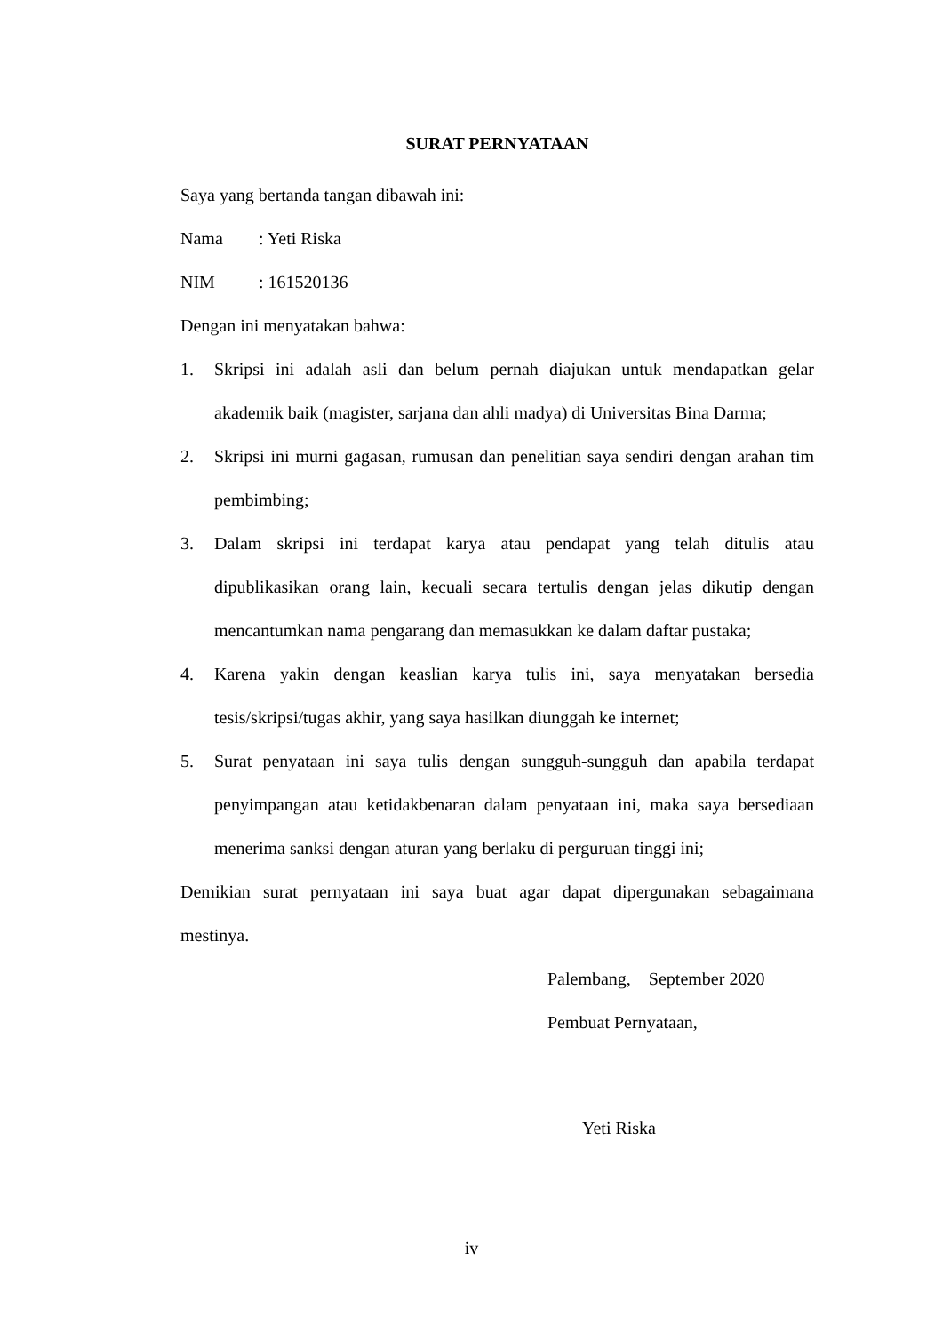SURAT PERNYATAAN
Saya yang bertanda tangan dibawah ini:
Nama: Yeti Riska
NIM: 161520136
Dengan ini menyatakan bahwa:
1. Skripsi ini adalah asli dan belum pernah diajukan untuk mendapatkan gelar akademik baik (magister, sarjana dan ahli madya) di Universitas Bina Darma;
2. Skripsi ini murni gagasan, rumusan dan penelitian saya sendiri dengan arahan tim pembimbing;
3. Dalam skripsi ini terdapat karya atau pendapat yang telah ditulis atau dipublikasikan orang lain, kecuali secara tertulis dengan jelas dikutip dengan mencantumkan nama pengarang dan memasukkan ke dalam daftar pustaka;
4. Karena yakin dengan keaslian karya tulis ini, saya menyatakan bersedia tesis/skripsi/tugas akhir, yang saya hasilkan diunggah ke internet;
5. Surat penyataan ini saya tulis dengan sungguh-sungguh dan apabila terdapat penyimpangan atau ketidakbenaran dalam penyataan ini, maka saya bersediaan menerima sanksi dengan aturan yang berlaku di perguruan tinggi ini;
Demikian surat pernyataan ini saya buat agar dapat dipergunakan sebagaimana mestinya.
Palembang, September 2020
Pembuat Pernyataan,
Yeti Riska
iv